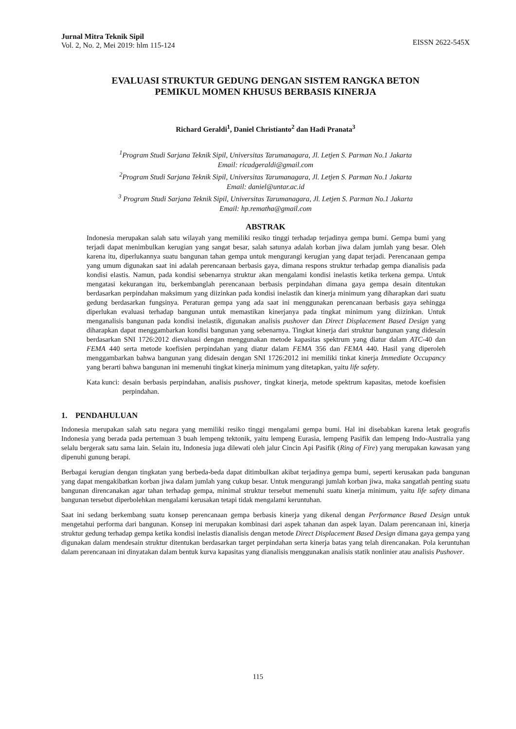Jurnal Mitra Teknik Sipil
Vol. 2, No. 2, Mei 2019: hlm 115-124
EISSN 2622-545X
EVALUASI STRUKTUR GEDUNG DENGAN SISTEM RANGKA BETON
PEMIKUL MOMEN KHUSUS BERBASIS KINERJA
Richard Geraldi<sup>1</sup>, Daniel Christianto<sup>2</sup> dan Hadi Pranata<sup>3</sup>
<sup>1</sup> Program Studi Sarjana Teknik Sipil, Universitas Tarumanagara, Jl. Letjen S. Parman No.1 Jakarta
Email: ricadgeraldi@gmail.com
<sup>2</sup> Program Studi Sarjana Teknik Sipil, Universitas Tarumanagara, Jl. Letjen S. Parman No.1 Jakarta
Email: daniel@untar.ac.id
<sup>3</sup> Program Studi Sarjana Teknik Sipil, Universitas Tarumanagara, Jl. Letjen S. Parman No.1 Jakarta
Email: hp.rematha@gmail.com
ABSTRAK
Indonesia merupakan salah satu wilayah yang memiliki resiko tinggi terhadap terjadinya gempa bumi. Gempa bumi yang terjadi dapat menimbulkan kerugian yang sangat besar, salah satunya adalah korban jiwa dalam jumlah yang besar. Oleh karena itu, diperlukannya suatu bangunan tahan gempa untuk mengurangi kerugian yang dapat terjadi. Perencanaan gempa yang umum digunakan saat ini adalah perencanaan berbasis gaya, dimana respons struktur terhadap gempa dianalisis pada kondisi elastis. Namun, pada kondisi sebenarnya struktur akan mengalami kondisi inelastis ketika terkena gempa. Untuk mengatasi kekurangan itu, berkembanglah perencanaan berbasis perpindahan dimana gaya gempa desain ditentukan berdasarkan perpindahan maksimum yang diizinkan pada kondisi inelastik dan kinerja minimum yang diharapkan dari suatu gedung berdasarkan fungsinya. Peraturan gempa yang ada saat ini menggunakan perencanaan berbasis gaya sehingga diperlukan evaluasi terhadap bangunan untuk memastikan kinerjanya pada tingkat minimum yang diizinkan. Untuk menganalisis bangunan pada kondisi inelastik, digunakan analisis pushover dan Direct Displacement Based Design yang diharapkan dapat menggambarkan kondisi bangunan yang sebenarnya. Tingkat kinerja dari struktur bangunan yang didesain berdasarkan SNI 1726:2012 dievaluasi dengan menggunakan metode kapasitas spektrum yang diatur dalam ATC-40 dan FEMA 440 serta metode koefisien perpindahan yang diatur dalam FEMA 356 dan FEMA 440. Hasil yang diperoleh menggambarkan bahwa bangunan yang didesain dengan SNI 1726:2012 ini memiliki tinkat kinerja Immediate Occupancy yang berarti bahwa bangunan ini memenuhi tingkat kinerja minimum yang ditetapkan, yaitu life safety.
Kata kunci: desain berbasis perpindahan, analisis pushover, tingkat kinerja, metode spektrum kapasitas, metode koefisien perpindahan.
1. PENDAHULUAN
Indonesia merupakan salah satu negara yang memiliki resiko tinggi mengalami gempa bumi. Hal ini disebabkan karena letak geografis Indonesia yang berada pada pertemuan 3 buah lempeng tektonik, yaitu lempeng Eurasia, lempeng Pasifik dan lempeng Indo-Australia yang selalu bergerak satu sama lain. Selain itu, Indonesia juga dilewati oleh jalur Cincin Api Pasifik (Ring of Fire) yang merupakan kawasan yang dipenuhi gunung berapi.
Berbagai kerugian dengan tingkatan yang berbeda-beda dapat ditimbulkan akibat terjadinya gempa bumi, seperti kerusakan pada bangunan yang dapat mengakibatkan korban jiwa dalam jumlah yang cukup besar. Untuk mengurangi jumlah korban jiwa, maka sangatlah penting suatu bangunan direncanakan agar tahan terhadap gempa, minimal struktur tersebut memenuhi suatu kinerja minimum, yaitu life safety dimana bangunan tersebut diperbolehkan mengalami kerusakan tetapi tidak mengalami keruntuhan.
Saat ini sedang berkembang suatu konsep perencanaan gempa berbasis kinerja yang dikenal dengan Performance Based Design untuk mengetahui performa dari bangunan. Konsep ini merupakan kombinasi dari aspek tahanan dan aspek layan. Dalam perencanaan ini, kinerja struktur gedung terhadap gempa ketika kondisi inelastis dianalisis dengan metode Direct Displacement Based Design dimana gaya gempa yang digunakan dalam mendesain struktur ditentukan berdasarkan target perpindahan serta kinerja batas yang telah direncanakan. Pola keruntuhan dalam perencanaan ini dinyatakan dalam bentuk kurva kapasitas yang dianalisis menggunakan analisis statik nonlinier atau analisis Pushover.
115